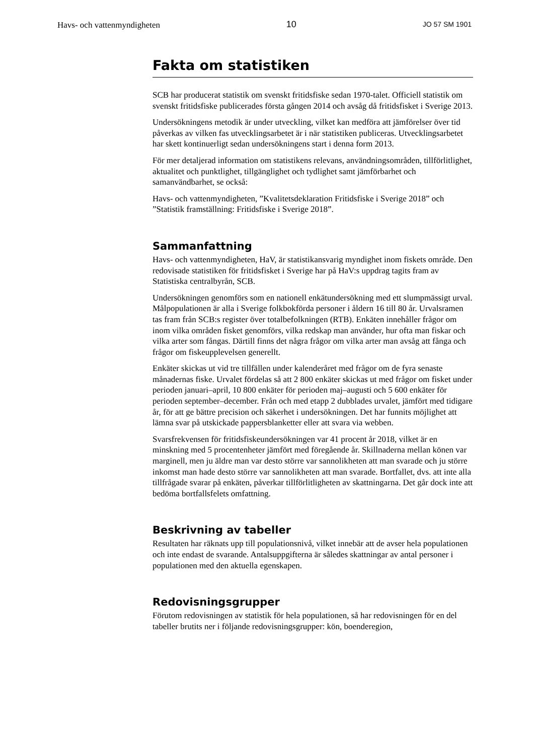Havs- och vattenmyndigheten 10 JO 57 SM 1901
Fakta om statistiken
SCB har producerat statistik om svenskt fritidsfiske sedan 1970-talet. Officiell statistik om svenskt fritidsfiske publicerades första gången 2014 och avsåg då fritidsfisket i Sverige 2013.
Undersökningens metodik är under utveckling, vilket kan medföra att jämförelser över tid påverkas av vilken fas utvecklingsarbetet är i när statistiken publiceras. Utvecklingsarbetet har skett kontinuerligt sedan undersökningens start i denna form 2013.
För mer detaljerad information om statistikens relevans, användningsområden, tillförlitlighet, aktualitet och punktlighet, tillgänglighet och tydlighet samt jämförbarhet och samanvändbarhet, se också:
Havs- och vattenmyndigheten, ”Kvalitetsdeklaration Fritidsfiske i Sverige 2018” och ”Statistik framställning: Fritidsfiske i Sverige 2018”.
Sammanfattning
Havs- och vattenmyndigheten, HaV, är statistikansvarig myndighet inom fiskets område. Den redovisade statistiken för fritidsfisket i Sverige har på HaV:s uppdrag tagits fram av Statistiska centralbyrån, SCB.
Undersökningen genomförs som en nationell enkätundersökning med ett slumpmässigt urval. Målpopulationen är alla i Sverige folkbokförda personer i åldern 16 till 80 år. Urvalsramen tas fram från SCB:s register över totalbefolkningen (RTB). Enkäten innehåller frågor om inom vilka områden fisket genomförs, vilka redskap man använder, hur ofta man fiskar och vilka arter som fångas. Därtill finns det några frågor om vilka arter man avsåg att fånga och frågor om fiskeupplevelsen generellt.
Enkäter skickas ut vid tre tillfällen under kalenderåret med frågor om de fyra senaste månadernas fiske. Urvalet fördelas så att 2 800 enkäter skickas ut med frågor om fisket under perioden januari–april, 10 800 enkäter för perioden maj–augusti och 5 600 enkäter för perioden september–december. Från och med etapp 2 dubblades urvalet, jämfört med tidigare år, för att ge bättre precision och säkerhet i undersökningen. Det har funnits möjlighet att lämna svar på utskickade pappersblanketter eller att svara via webben.
Svarsfrekvensen för fritidsfiskeundersökningen var 41 procent år 2018, vilket är en minskning med 5 procentenheter jämfört med föregående år. Skillnaderna mellan könen var marginell, men ju äldre man var desto större var sannolikheten att man svarade och ju större inkomst man hade desto större var sannolikheten att man svarade. Bortfallet, dvs. att inte alla tillfrågade svarar på enkäten, påverkar tillförlitligheten av skattningarna. Det går dock inte att bedöma bortfallsfelets omfattning.
Beskrivning av tabeller
Resultaten har räknats upp till populationsnivå, vilket innebär att de avser hela populationen och inte endast de svarande. Antalsuppgifterna är således skattningar av antal personer i populationen med den aktuella egenskapen.
Redovisningsgrupper
Förutom redovisningen av statistik för hela populationen, så har redovisningen för en del tabeller brutits ner i följande redovisningsgrupper: kön, boenderegion,